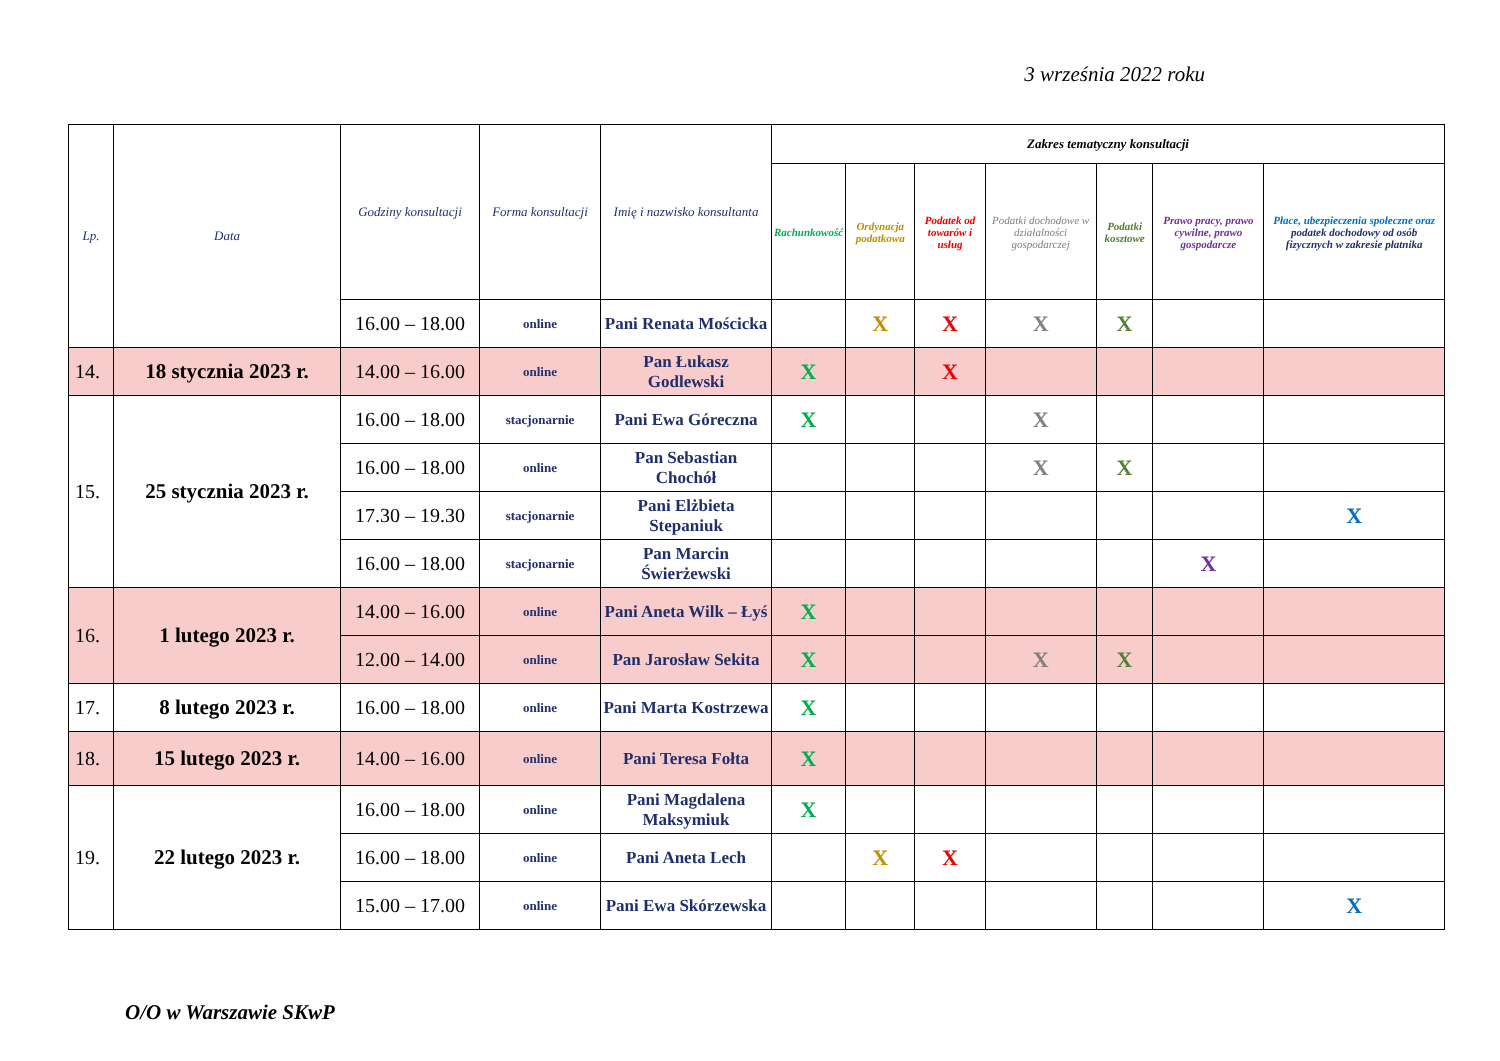3 września 2022 roku
| Lp. | Data | Godziny konsultacji | Forma konsultacji | Imię i nazwisko konsultanta | Zakres tematyczny konsultacji | | | | | | |
| --- | --- | --- | --- | --- | --- | --- | --- | --- | --- | --- | --- |
| | | | | | Rachunkowość | Ordynacja podatkowa | Podatek od towarów i usług | Podatki dochodowe w działalności gospodarczej | Podatki kosztowe | Prawo pracy, prawo cywilne, prawo gospodarcze | Płace, ubezpieczenia społeczne oraz podatek dochodowy od osób fizycznych w zakresie płatnika |
| | | 16.00 – 18.00 | online | Pani Renata Mościcka | | X | X | X | X | | |
| 14. | 18 stycznia 2023 r. | 14.00 – 16.00 | online | Pan Łukasz Godlewski | X | | X | | | | |
| 15. | 25 stycznia 2023 r. | 16.00 – 18.00 | stacjonarnie | Pani Ewa Góreczna | X | | | X | | | |
| | | 16.00 – 18.00 | online | Pan Sebastian Chochół | | | | X | X | | |
| | | 17.30 – 19.30 | stacjonarnie | Pani Elżbieta Stepaniuk | | | | | | | X |
| | | 16.00 – 18.00 | stacjonarnie | Pan Marcin Świerżewski | | | | | | X | |
| 16. | 1 lutego 2023 r. | 14.00 – 16.00 | online | Pani Aneta Wilk – Łyś | X | | | | | | |
| | | 12.00 – 14.00 | online | Pan Jarosław Sekita | X | | | X | X | | |
| 17. | 8 lutego 2023 r. | 16.00 – 18.00 | online | Pani Marta Kostrzewa | X | | | | | | |
| 18. | 15 lutego 2023 r. | 14.00 – 16.00 | online | Pani Teresa Fołta | X | | | | | | |
| 19. | 22 lutego 2023 r. | 16.00 – 18.00 | online | Pani Magdalena Maksymiuk | X | | | | | | |
| | | 16.00 – 18.00 | online | Pani Aneta Lech | | X | X | | | | |
| | | 15.00 – 17.00 | online | Pani Ewa Skórzewska | | | | | | | X |
O/O w Warszawie SKwP